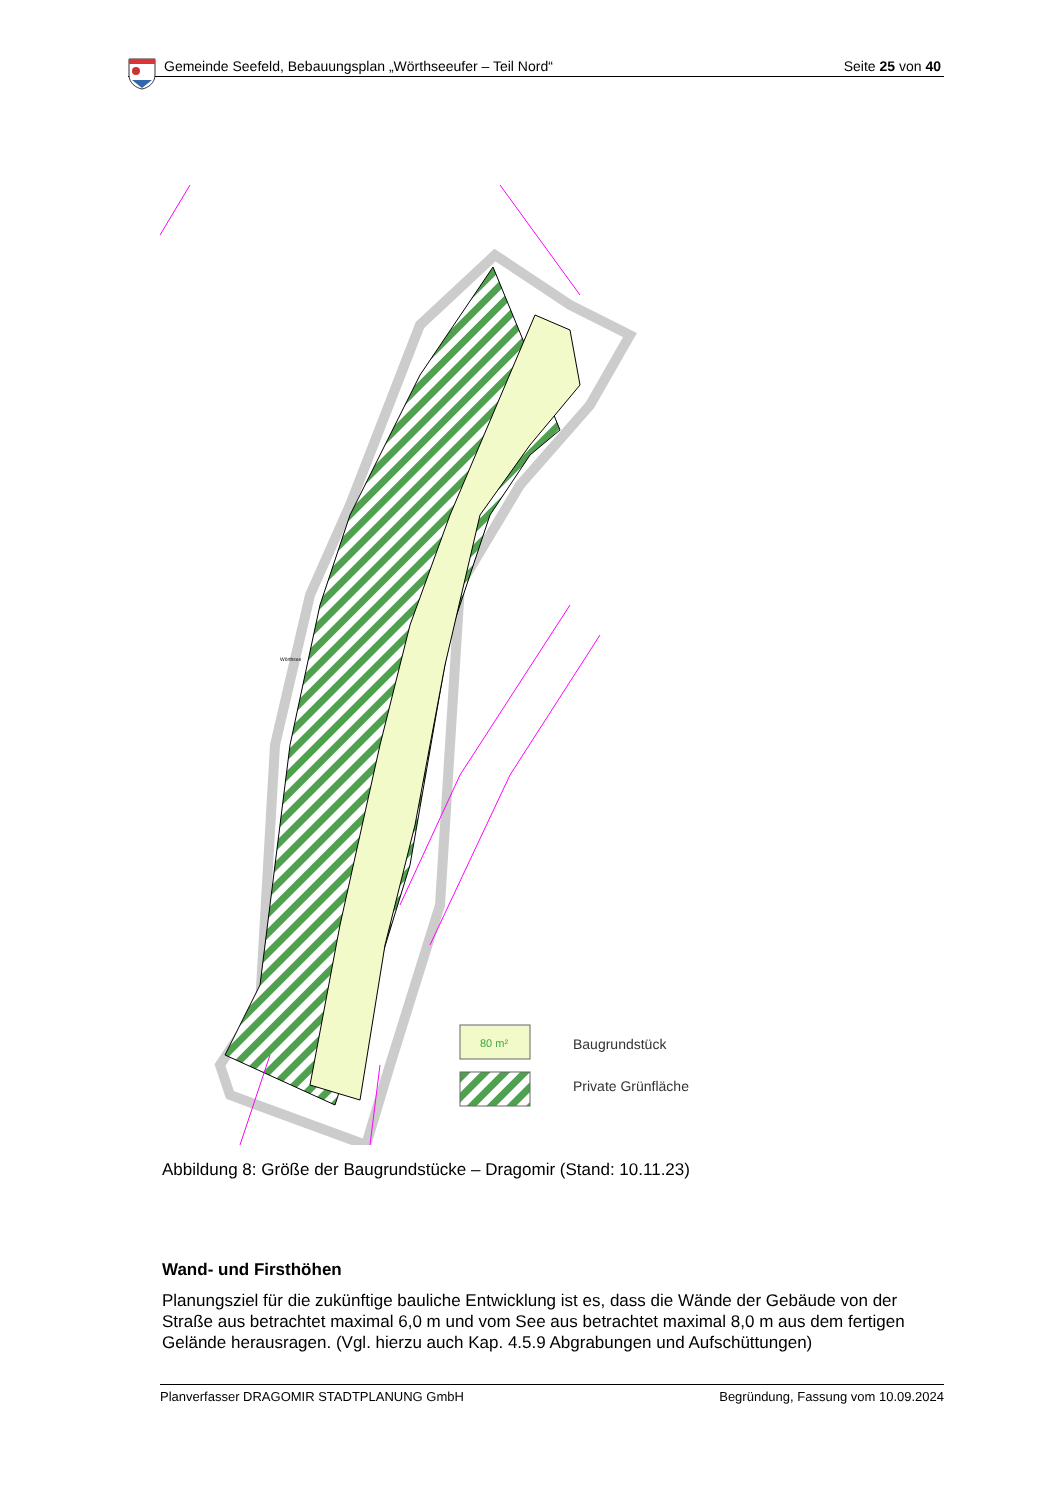Gemeinde Seefeld, Bebauungsplan „Wörthseeufer – Teil Nord“Seite 25 von 40
80 m²
Baugrundstück
Private Grünfläche
Wörthsee
Abbildung 8: Größe der Baugrundstücke – Dragomir (Stand: 10.11.23)
Wand- und Firsthöhen
Planungsziel für die zukünftige bauliche Entwicklung ist es, dass die Wände der Gebäude von der Straße aus betrachtet maximal 6,0 m und vom See aus betrachtet maximal 8,0 m aus dem fertigen Gelände herausragen. (Vgl. hierzu auch Kap. 4.5.9 Abgrabungen und Aufschüttungen)
Planverfasser DRAGOMIR STADTPLANUNG GmbH Begründung, Fassung vom 10.09.2024